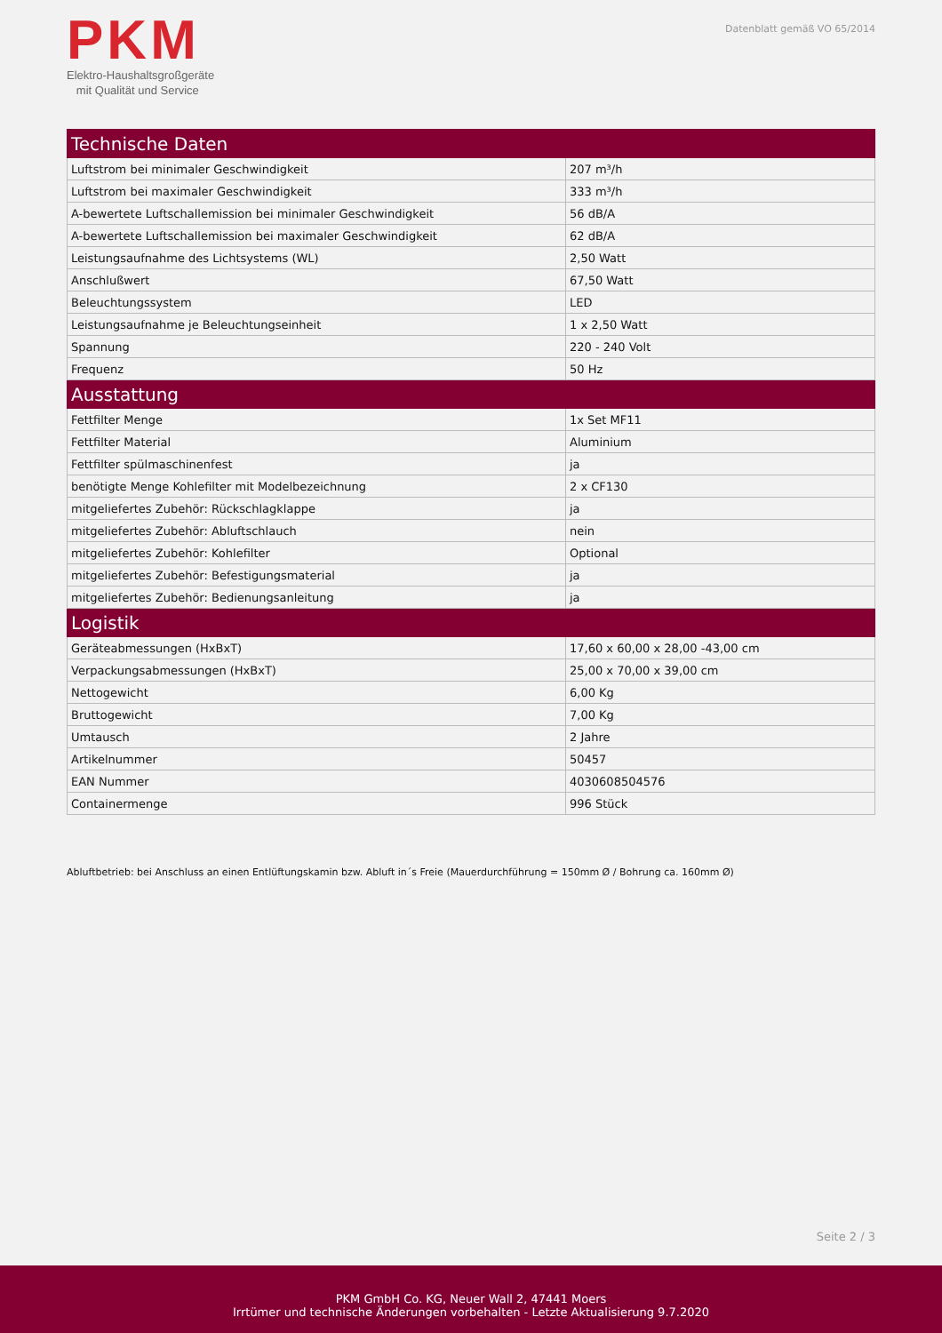PKM
Elektro-Haushaltsgroßgeräte
mit Qualität und Service
Datenblatt gemäß VO 65/2014
| Technische Daten | |
| --- | --- |
| Luftstrom bei minimaler Geschwindigkeit | 207 m³/h |
| Luftstrom bei maximaler Geschwindigkeit | 333 m³/h |
| A-bewertete Luftschallemission bei minimaler Geschwindigkeit | 56 dB/A |
| A-bewertete Luftschallemission bei maximaler Geschwindigkeit | 62 dB/A |
| Leistungsaufnahme des Lichtsystems (WL) | 2,50 Watt |
| Anschlußwert | 67,50 Watt |
| Beleuchtungssystem | LED |
| Leistungsaufnahme je Beleuchtungseinheit | 1 x 2,50 Watt |
| Spannung | 220 - 240 Volt |
| Frequenz | 50 Hz |
| Ausstattung | |
| Fettfilter Menge | 1x Set MF11 |
| Fettfilter Material | Aluminium |
| Fettfilter spülmaschinenfest | ja |
| benötigte Menge Kohlefilter mit Modelbezeichnung | 2 x CF130 |
| mitgeliefertes Zubehör: Rückschlagklappe | ja |
| mitgeliefertes Zubehör: Abluftschlauch | nein |
| mitgeliefertes Zubehör: Kohlefilter | Optional |
| mitgeliefertes Zubehör: Befestigungsmaterial | ja |
| mitgeliefertes Zubehör: Bedienungsanleitung | ja |
| Logistik | |
| Geräteabmessungen (HxBxT) | 17,60 x 60,00 x 28,00 -43,00 cm |
| Verpackungsabmessungen (HxBxT) | 25,00 x 70,00 x 39,00 cm |
| Nettogewicht | 6,00 Kg |
| Bruttogewicht | 7,00 Kg |
| Umtausch | 2 Jahre |
| Artikelnummer | 50457 |
| EAN Nummer | 4030608504576 |
| Containermenge | 996 Stück |
Abluftbetrieb: bei Anschluss an einen Entlüftungskamin bzw. Abluft in´s Freie (Mauerdurchführung = 150mm Ø / Bohrung ca. 160mm Ø)
Seite 2 / 3
PKM GmbH Co. KG, Neuer Wall 2, 47441 Moers
Irrtümer und technische Änderungen vorbehalten - Letzte Aktualisierung 9.7.2020